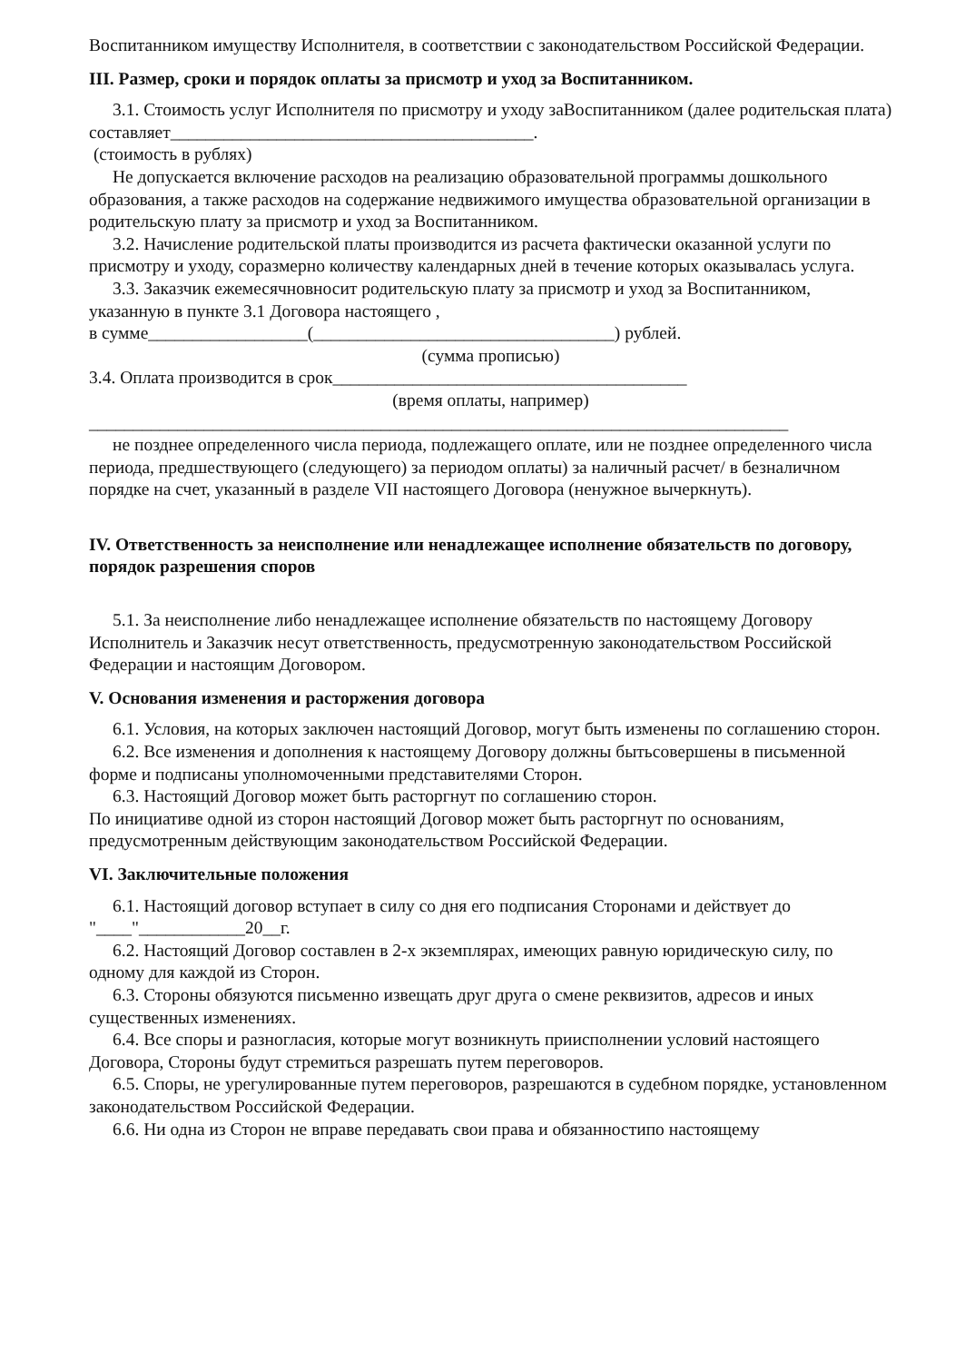Воспитанником имуществу Исполнителя, в соответствии с законодательством Российской Федерации.
III. Размер, сроки и порядок оплаты за присмотр и уход за Воспитанником.
3.1. Стоимость услуг Исполнителя по присмотру и уходу заВоспитанником (далее родительская плата) составляет_________________________________________.
(стоимость в рублях)
Не допускается включение расходов на реализацию образовательной программы дошкольного образования, а также расходов на содержание недвижимого имущества образовательной организации в родительскую плату за присмотр и уход за Воспитанником.
3.2. Начисление родительской платы производится из расчета фактически оказанной услуги по присмотру и уходу, соразмерно количеству календарных дней в течение которых оказывалась услуга.
3.3. Заказчик ежемесячновносит родительскую плату за присмотр и уход за Воспитанником, указанную в пункте 3.1 Договора настоящего ,
в сумме__________________(__________________________________) рублей.
(сумма прописью)
3.4. Оплата производится в срок________________________________________
(время оплаты, например)
_______________________________________________________________________________
не позднее определенного числа периода, подлежащего оплате, или не позднее определенного числа периода, предшествующего (следующего) за периодом оплаты) за наличный расчет/ в безналичном порядке на счет, указанный в разделе VII настоящего Договора (ненужное вычеркнуть).
IV. Ответственность за неисполнение или ненадлежащее исполнение обязательств по договору, порядок разрешения споров
5.1. За неисполнение либо ненадлежащее исполнение обязательств по настоящему Договору Исполнитель и Заказчик несут ответственность, предусмотренную законодательством Российской Федерации и настоящим Договором.
V. Основания изменения и расторжения договора
6.1. Условия, на которых заключен настоящий Договор, могут быть изменены по соглашению сторон.
6.2. Все изменения и дополнения к настоящему Договору должны бытьсовершены в письменной форме и подписаны уполномоченными представителями Сторон.
6.3. Настоящий Договор может быть расторгнут по соглашению сторон.
По инициативе одной из сторон настоящий Договор может быть расторгнут по основаниям, предусмотренным действующим законодательством Российской Федерации.
VI. Заключительные положения
6.1. Настоящий договор вступает в силу со дня его подписания Сторонами и действует до "____"____________20__г.
6.2. Настоящий Договор составлен в 2-х экземплярах, имеющих равную юридическую силу, по одному для каждой из Сторон.
6.3. Стороны обязуются письменно извещать друг друга о смене реквизитов, адресов и иных существенных изменениях.
6.4. Все споры и разногласия, которые могут возникнуть приисполнении условий настоящего Договора, Стороны будут стремиться разрешать путем переговоров.
6.5. Споры, не урегулированные путем переговоров, разрешаются в судебном порядке, установленном законодательством Российской Федерации.
6.6. Ни одна из Сторон не вправе передавать свои права и обязанностипо настоящему